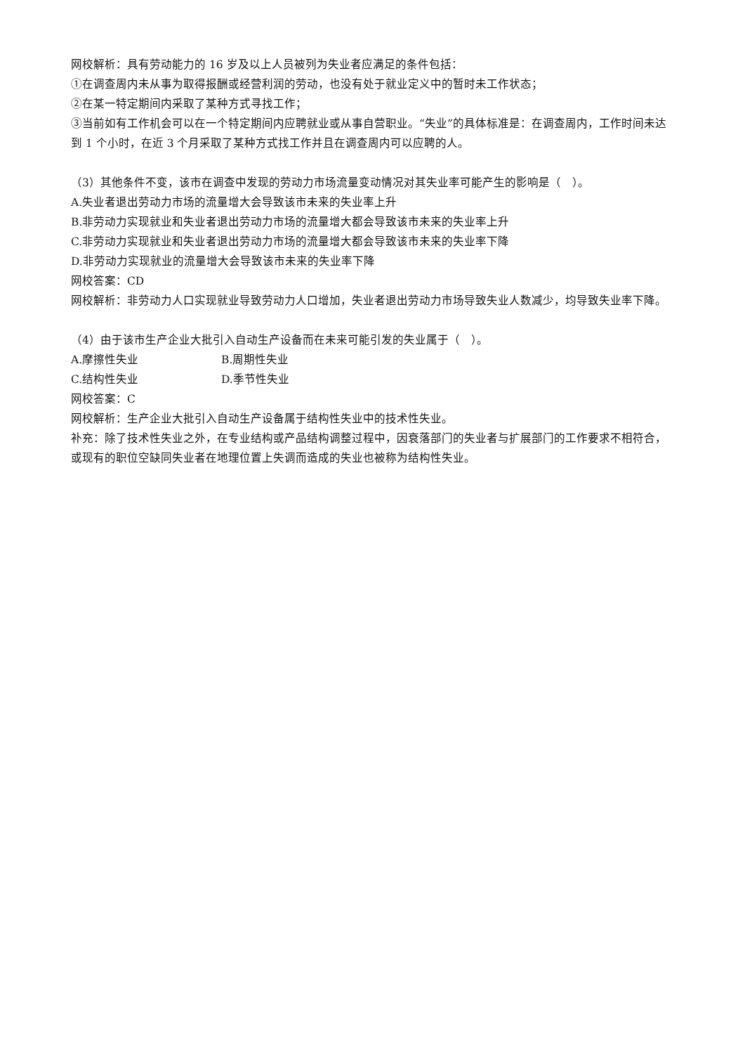网校解析：具有劳动能力的 16 岁及以上人员被列为失业者应满足的条件包括：
①在调查周内未从事为取得报酬或经营利润的劳动，也没有处于就业定义中的暂时未工作状态；
②在某一特定期间内采取了某种方式寻找工作；
③当前如有工作机会可以在一个特定期间内应聘就业或从事自营职业。“失业”的具体标准是：在调查周内，工作时间未达到 1 个小时，在近 3 个月采取了某种方式找工作并且在调查周内可以应聘的人。
（3）其他条件不变，该市在调查中发现的劳动力市场流量变动情况对其失业率可能产生的影响是（　）。
A.失业者退出劳动力市场的流量增大会导致该市未来的失业率上升
B.非劳动力实现就业和失业者退出劳动力市场的流量增大都会导致该市未来的失业率上升
C.非劳动力实现就业和失业者退出劳动力市场的流量增大都会导致该市未来的失业率下降
D.非劳动力实现就业的流量增大会导致该市未来的失业率下降
网校答案：CD
网校解析：非劳动力人口实现就业导致劳动力人口增加，失业者退出劳动力市场导致失业人数减少，均导致失业率下降。
（4）由于该市生产企业大批引入自动生产设备而在未来可能引发的失业属于（　）。
A.摩擦性失业 B.周期性失业
C.结构性失业 D.季节性失业
网校答案：C
网校解析：生产企业大批引入自动生产设备属于结构性失业中的技术性失业。
补充：除了技术性失业之外，在专业结构或产品结构调整过程中，因衰落部门的失业者与扩展部门的工作要求不相符合，或现有的职位空缺同失业者在地理位置上失调而造成的失业也被称为结构性失业。